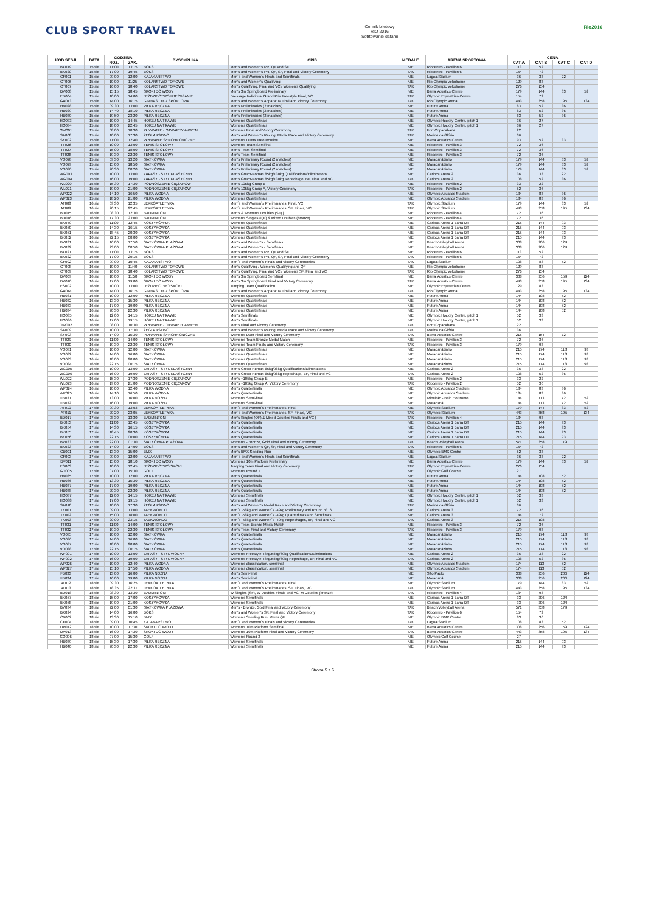CLUB SPORT TRAVEL
Cennik biletowy
RIO 2016
Sotrtowanie datami
Rio2016
| KOD SESJI | DATA | GODZINA | | DYSCYPLINA | OPIS | MEDALE | ARENA SPORTOWA | CENA | | | |
| --- | --- | --- | --- | --- | --- | --- | --- | --- | --- | --- | --- |
| | | ROZ. | ZAK. | | | | | CAT A | CAT B | CAT C | CAT D |
| BX019 | 15 sie | 11:00 | 13:15 | BOKS | Men's and Women's PR, QF and SF | NIE | Riocentro - Pavilion 6 | 113 | 52 | | |
| BX020 | 15 sie | 17:00 | 19:45 | BOKS | Men's and Women's PR, QF, SF, Final and Victory Ceremony | TAK | Riocentro - Pavilion 6 | 154 | 72 | | |
| CF001 | 15 sie | 09:00 | 12:00 | KAJAKARSTWO | Men´s and Women´s Heats and Semifinals | NIE | Lagoa Stadium | 36 | 33 | 22 | |
| CT006 | 15 sie | 10:00 | 11:25 | KOLARSTWO TOROWE | Men's and Women's Qualifying | NIE | Rio Olympic Velodrome | 129 | 83 | | |
| CT007 | 15 sie | 16:00 | 18:40 | KOLARSTWO TOROWE | Men's Qualifying, Final and VC / Women's Qualifying | TAK | Rio Olympic Velodrome | 276 | 154 | | |
| DV008 | 15 sie | 15:15 | 18:45 | SKOKI DO WODY | Men's 3m Springboard Preliminary | NIE | Barra Aquatics Centre | 179 | 144 | 83 | 52 |
| ED004 | 15 sie | 10:00 | 14:00 | JEŹDZIECTWO UJEŻDŻANIE | Dressage Individual Grand Prix Freestyle Final, VC | TAK | Olympic Equestrian Centre | 154 | 72 | | |
| GA013 | 15 sie | 14:00 | 16:15 | GIMNASTYKA SPORTOWA | Men's and Women's Apparatus Final and Victory Ceremony | TAK | Rio Olympic Arena | 443 | 358 | 195 | 134 |
| HB028 | 15 sie | 09:30 | 13:00 | PIŁKA RĘCZNA | Men's Preliminaries (2 matches) | NIE | Future Arena | 83 | 52 | 36 | |
| HB029 | 15 sie | 14:40 | 18:10 | PIŁKA RĘCZNA | Men's Preliminaries (2 matches) | NIE | Future Arena | 83 | 52 | 36 | |
| HB030 | 15 sie | 19:50 | 23:20 | PIŁKA RĘCZNA | Men's Preliminaries (2 matches) | NIE | Future Arena | 83 | 52 | 36 | |
| HO033 | 15 sie | 10:00 | 14:45 | HOKEJ NA TRAWIE | Women's Quarterfinals | NIE | Olympic Hockey Centre, pitch 1 | 36 | 27 | | |
| HO034 | 15 sie | 18:00 | 22:45 | HOKEJ NA TRAWIE | Women's Quarterfinals | NIE | Olympic Hockey Centre, pitch 1 | 36 | 27 | | |
| OW001 | 15 sie | 08:00 | 10:30 | PŁYWANIE - OTWARTY AKWEN | Women's Final and Victory Ceremony | TAK | Fort Copacabana | 22 | | | |
| SA008 | 15 sie | 10:00 | 17:30 | ŻEGLARSTWO | Men's and Women's Racing, Medal Race and Victory Ceremony | TAK | Marina da Glória | 36 | | | |
| SY002 | 15 sie | 11:00 | 12:40 | PŁYWANIE SYNCHRONICZNE | Women's Duets Free Routine | NIE | Barra Aquatics Centre | 93 | 52 | 33 | |
| TT026 | 15 sie | 10:00 | 13:00 | TENIS STOŁOWY | Women's Team Semifinal | NIE | Riocentro - Pavilion 3 | 72 | 36 | | |
| TT027 | 15 sie | 15:00 | 18:00 | TENIS STOŁOWY | Men's Team Semifinal | NIE | Riocentro - Pavilion 3 | 72 | 36 | | |
| TT028 | 15 sie | 19:30 | 22:30 | TENIS STOŁOWY | Men's Team Semifinal | NIE | Riocentro - Pavilion 3 | 72 | 36 | | |
| VO028 | 15 sie | 09:30 | 13:20 | SIATKÓWKA | Men's Preliminary Round (2 matches) | NIE | Maracanãzinho | 179 | 144 | 83 | 52 |
| VO029 | 15 sie | 15:00 | 18:50 | SIATKÓWKA | Men's Preliminary Round (2 matches) | NIE | Maracanãzinho | 179 | 144 | 83 | 52 |
| VO030 | 15 sie | 20:30 | 00:20 | SIATKÓWKA | Men's Preliminary Round (2 matches) | NIE | Maracanãzinho | 179 | 144 | 83 | 52 |
| WG003 | 15 sie | 10:00 | 13:00 | ZAPASY - STYL KLASYCZNY | Men's Greco-Roman 85kg/130kg Qualifications/Eliminations | NIE | Carioca Arena 2 | 36 | 33 | 22 | |
| WG004 | 15 sie | 16:00 | 19:00 | ZAPASY - STYL KLASYCZNY | Men's Greco-Roman 85kg/130kg Repechage, BF, Final and VC | TAK | Carioca Arena 2 | 108 | 52 | 36 | |
| WL020 | 15 sie | 15:30 | 17:30 | PODNOSZENIE CIĘŻARÓW | Men's 105kg Group B | NIE | Riocentro - Pavilion 2 | 33 | 22 | | |
| WL021 | 15 sie | 19:00 | 21:00 | PODNOSZENIE CIĘŻARÓW | Men's 105kg Group A, Victory Ceremony | TAK | Riocentro - Pavilion 2 | 52 | 36 | | |
| WP022 | 15 sie | 14:10 | 16:50 | PIŁKA WODNA | Women's Quarterfinals | NIE | Olympic Aquatics Stadium | 134 | 83 | 36 | |
| WP023 | 15 sie | 18:20 | 21:00 | PIŁKA WODNA | Women's Quarterfinals | NIE | Olympic Aquatics Stadium | 134 | 83 | 36 | |
| AT008 | 16 sie | 09:30 | 12:35 | LEKKOATLETYKA | Men´s and Women´s Preliminaries, Final, VC | TAK | Olympic Stadium | 179 | 144 | 83 | 52 |
| AT009 | 16 sie | 20:15 | 22:45 | LEKKOATLETYKA | Men´s and Women´s Preliminaries, SF, Finals, VC | TAK | Olympic Stadium | 443 | 358 | 195 | 134 |
| BD015 | 16 sie | 08:30 | 12:30 | BADMINTON | Men's & Women's Doubles (SF) / | NIE | Riocentro - Pavilion 4 | 72 | 36 | | |
| BD016 | 16 sie | 17:30 | 23:00 | BADMINTON | Women's Singles (QF) & Mixed Doubles (bronze) | NIE | Riocentro - Pavilion 4 | 72 | 36 | | |
| BK049 | 16 sie | 11:00 | 12:45 | KOSZYKÓWKA | Women's Quarterfinals | NIE | Carioca Arena 1 Barra DT | 215 | 144 | 93 | |
| BK050 | 16 sie | 14:30 | 16:15 | KOSZYKÓWKA | Women's Quarterfinals | NIE | Carioca Arena 1 Barra DT | 215 | 144 | 93 | |
| BK051 | 16 sie | 18:45 | 20:30 | KOSZYKÓWKA | Women's Quarterfinals | NIE | Carioca Arena 1 Barra DT | 215 | 144 | 93 | |
| BK052 | 16 sie | 22:15 | 00:00 | KOSZYKÓWKA | Women's Quarterfinals | NIE | Carioca Arena 1 Barra DT | 215 | 144 | 93 | |
| BV031 | 16 sie | 16:00 | 17:50 | SIATKÓWKA PLAŻOWA | Men's and Women's - Semifinals | NIE | Beach Volleyball Arena | 308 | 206 | 124 | |
| BV032 | 16 sie | 23:00 | 00:50 | SIATKÓWKA PLAŻOWA | Men's and Women's - Semifinals | NIE | Beach Volleyball Arena | 308 | 206 | 124 | |
| BX021 | 16 sie | 11:00 | 13:15 | BOKS | Men's and Women's PR, QF and SF | NIE | Riocentro - Pavilion 6 | 113 | 52 | | |
| BX022 | 16 sie | 17:00 | 20:15 | BOKS | Men's and Women's PR, QF, SF, Final and Victory Ceremony | TAK | Riocentro - Pavilion 6 | 154 | 72 | | |
| CF002 | 16 sie | 09:00 | 10:45 | KAJAKARSTWO | Men´s and Women´s Finals and Victory Ceremonies | TAK | Lagoa Stadium | 108 | 83 | 52 | |
| CT008 | 16 sie | 10:00 | 11:40 | KOLARSTWO TOROWE | Men's Qualifying / Women's Qualifying and QF | NIE | Rio Olympic Velodrome | 129 | 83 | | |
| CT009 | 16 sie | 16:00 | 18:40 | KOLARSTWO TOROWE | Men's Qualifying, Final and VC / Women's SF, Final and VC | TAK | Rio Olympic Velodrome | 276 | 154 | | |
| DV009 | 16 sie | 10:00 | 11:50 | SKOKI DO WODY | Men's 3m Springboard Semifinal | NIE | Barra Aquatics Centre | 308 | 256 | 159 | 124 |
| DV010 | 16 sie | 17:00 | 19:00 | SKOKI DO WODY | Men's 3m Springboard Final and Victory Ceremony | TAK | Barra Aquatics Centre | 443 | 358 | 195 | 134 |
| ES002 | 16 sie | 10:00 | 13:00 | JEŹDZIECTWO SKOKI | Jumping Team Qualification | NIE | Olympic Equestrian Centre | 129 | 83 | | |
| GA014 | 16 sie | 14:00 | 16:15 | GIMNASTYKA SPORTOWA | Men's and Women's Apparatus Final and Victory Ceremony | TAK | Rio Olympic Arena | 443 | 358 | 195 | 134 |
| HB031 | 16 sie | 10:00 | 12:00 | PIŁKA RĘCZNA | Women's Quarterfinals | NIE | Future Arena | 144 | 108 | 52 | |
| HB032 | 16 sie | 13:30 | 15:30 | PIŁKA RĘCZNA | Women's Quarterfinals | NIE | Future Arena | 144 | 108 | 52 | |
| HB033 | 16 sie | 17:00 | 19:00 | PIŁKA RĘCZNA | Women's Quarterfinals | NIE | Future Arena | 144 | 108 | 52 | |
| HB034 | 16 sie | 20:30 | 22:30 | PIŁKA RĘCZNA | Women's Quarterfinals | NIE | Future Arena | 144 | 108 | 52 | |
| HO035 | 16 sie | 12:00 | 14:15 | HOKEJ NA TRAWIE | Men's Semifinals | NIE | Olympic Hockey Centre, pitch 1 | 52 | 33 | | |
| HO036 | 16 sie | 17:00 | 19:15 | HOKEJ NA TRAWIE | Men's Semifinals | NIE | Olympic Hockey Centre, pitch 1 | 52 | 33 | | |
| OW002 | 16 sie | 08:00 | 10:30 | PŁYWANIE - OTWARTY AKWEN | Men's Final and Victory Ceremony | TAK | Fort Copacabana | 22 | | | |
| SA009 | 16 sie | 10:00 | 17:30 | ŻEGLARSTWO | Men's and Women's Racing, Medal Race and Victory Ceremony | TAK | Marina da Glória | 36 | | | |
| SY003 | 16 sie | 14:00 | 15:30 | PŁYWANIE SYNCHRONICZNE | Women's Duet Final and Victory Ceremony | TAK | Barra Aquatics Centre | 215 | 154 | 72 | |
| TT029 | 16 sie | 11:00 | 14:00 | TENIS STOŁOWY | Women's Team Bronze Medal Match | NIE | Riocentro - Pavilion 3 | 72 | 36 | | |
| TT030 | 16 sie | 19:30 | 22:30 | TENIS STOŁOWY | Women's Team Finals and Victory Ceremony | TAK | Riocentro - Pavilion 3 | 179 | 93 | | |
| VO031 | 16 sie | 10:00 | 12:00 | SIATKÓWKA | Women's Quarterfinals | NIE | Maracanãzinho | 215 | 174 | 118 | 93 |
| VO032 | 16 sie | 14:00 | 16:00 | SIATKÓWKA | Women's Quarterfinals | NIE | Maracanãzinho | 215 | 174 | 118 | 93 |
| VO033 | 16 sie | 18:00 | 20:00 | SIATKÓWKA | Women's Quarterfinals | NIE | Maracanãzinho | 215 | 174 | 118 | 93 |
| VO034 | 16 sie | 22:15 | 00:15 | SIATKÓWKA | Women's Quarterfinals | NIE | Maracanãzinho | 215 | 174 | 118 | 93 |
| WG005 | 16 sie | 10:00 | 13:00 | ZAPASY - STYL KLASYCZNY | Men's Greco-Roman 66kg/98kg Qualifications/Eliminations | NIE | Carioca Arena 2 | 36 | 33 | 22 | |
| WG006 | 16 sie | 16:00 | 19:00 | ZAPASY - STYL KLASYCZNY | Men's Greco-Roman 66kg/98kg Repechage, BF, Final and VC | TAK | Carioca Arena 2 | 108 | 52 | 36 | |
| WL022 | 16 sie | 15:30 | 17:30 | PODNOSZENIE CIĘŻARÓW | Men's +105kg Group B | NIE | Riocentro - Pavilion 2 | 33 | 22 | | |
| WL023 | 16 sie | 19:00 | 21:00 | PODNOSZENIE CIĘŻARÓW | Men's +105kg Group A, Victory Ceremony | TAK | Riocentro - Pavilion 2 | 52 | 36 | | |
| WP024 | 16 sie | 10:00 | 12:40 | PIŁKA WODNA | Men's Quarterfinals | NIE | Olympic Aquatics Stadium | 134 | 83 | 36 | |
| WP025 | 16 sie | 14:10 | 16:50 | PIŁKA WODNA | Men's Quarterfinals | NIE | Olympic Aquatics Stadium | 134 | 83 | 36 | |
| FB031 | 16 sie | 13:00 | 16:00 | PIŁKA NOŻNA | Women's Semi-final | NIE | Mineirão - Belo Horizonte | 144 | 113 | 72 | 52 |
| FB032 | 16 sie | 16:00 | 19:00 | PIŁKA NOŻNA | Women's Semi-final | NIE | Maracanã | 144 | 113 | 72 | 52 |
| AT010 | 17 sie | 09:30 | 13:03 | LEKKOATLETYKA | Men´s and Women´s Preliminaries, Final | NIE | Olympic Stadium | 179 | 144 | 83 | 52 |
| AT011 | 17 sie | 20:20 | 23:05 | LEKKOATLETYKA | Men´s and Women´s Preliminaries, SF, Finals, VC | TAK | Olympic Stadium | 443 | 358 | 195 | 134 |
| BD017 | 17 sie | 08:30 | 13:30 | BADMINTON | Men's Singles (QF) & Mixed Doubles Finals and VC / | TAK | Riocentro - Pavilion 4 | 134 | 93 | | |
| BK053 | 17 sie | 11:00 | 12:45 | KOSZYKÓWKA | Men's Quarterfinals | NIE | Carioca Arena 1 Barra DT | 215 | 144 | 93 | |
| BK054 | 17 sie | 14:30 | 16:15 | KOSZYKÓWKA | Men's Quarterfinals | NIE | Carioca Arena 1 Barra DT | 215 | 144 | 93 | |
| BK055 | 17 sie | 18:45 | 20:30 | KOSZYKÓWKA | Men's Quarterfinals | NIE | Carioca Arena 1 Barra DT | 215 | 144 | 93 | |
| BK056 | 17 sie | 22:15 | 00:00 | KOSZYKÓWKA | Men's Quarterfinals | NIE | Carioca Arena 1 Barra DT | 215 | 144 | 93 | |
| BV033 | 17 sie | 22:00 | 01:30 | SIATKÓWKA PLAŻOWA | Women's - Bronze, Gold Final and Victory Ceremony | TAK | Beach Volleyball Arena | 571 | 358 | 179 | |
| BX023 | 17 sie | 14:00 | 17:00 | BOKS | Men's and Women's QF, SF, Final and Victory Ceremony | TAK | Riocentro - Pavilion 6 | 154 | 72 | | |
| CB001 | 17 sie | 13:30 | 15:00 | BMX | Men's BMX Seeding Run | NIE | Olympic BMX Centre | 52 | 33 | | |
| CF003 | 17 sie | 09:00 | 12:00 | KAJAKARSTWO | Men´s and Women´s Heats and Semifinals | NIE | Lagoa Stadium | 36 | 33 | 22 | |
| DV011 | 17 sie | 15:00 | 18:10 | SKOKI DO WODY | Women's 10m Platform Preliminary | NIE | Barra Aquatics Centre | 179 | 144 | 83 | 52 |
| ES003 | 17 sie | 10:00 | 12:45 | JEŹDZIECTWO SKOKI | Jumping Team Final and Victory Ceremony | TAK | Olympic Equestrian Centre | 276 | 154 | | |
| GO005 | 17 sie | 07:00 | 15:30 | GOLF | Women's Round 1 | NIE | Olympic Golf Course | 27 | | | |
| HB035 | 17 sie | 10:00 | 12:00 | PIŁKA RĘCZNA | Men's Quarterfinals | NIE | Future Arena | 144 | 108 | 52 | |
| HB036 | 17 sie | 13:30 | 15:30 | PIŁKA RĘCZNA | Men's Quarterfinals | NIE | Future Arena | 144 | 108 | 52 | |
| HB037 | 17 sie | 17:00 | 19:00 | PIŁKA RĘCZNA | Men's Quarterfinals | NIE | Future Arena | 144 | 108 | 52 | |
| HB038 | 17 sie | 20:30 | 22:30 | PIŁKA RĘCZNA | Men's Quarterfinals | NIE | Future Arena | 144 | 108 | 52 | |
| HO037 | 17 sie | 12:00 | 14:15 | HOKEJ NA TRAWIE | Women's Semifinals | NIE | Olympic Hockey Centre, pitch 1 | 52 | 33 | | |
| HO038 | 17 sie | 17:00 | 19:15 | HOKEJ NA TRAWIE | Women's Semifinals | NIE | Olympic Hockey Centre, pitch 1 | 52 | 33 | | |
| SA010 | 17 sie | 10:00 | 17:30 | ŻEGLARSTWO | Men's and Women's Medal Race and Victory Ceremony | TAK | Marina da Glória | 36 | | | |
| TK001 | 17 sie | 09:00 | 13:00 | TAEKWONDO | Men´s -58kg and Women´s -49kg Preliminary and Round of 16 | NIE | Carioca Arena 3 | 72 | 36 | | |
| TK002 | 17 sie | 15:00 | 18:00 | TAEKWONDO | Men´s -58kg and Women´s -49kg Quarterfinals and Semifinals | NIE | Carioca Arena 3 | 144 | 72 | | |
| TK003 | 17 sie | 20:00 | 23:15 | TAEKWONDO | Men´s -58kg and Women´s -49kg Repechages, BF, Final and VC | TAK | Carioca Arena 3 | 215 | 108 | | |
| TT031 | 17 sie | 11:00 | 14:00 | TENIS STOŁOWY | Men's Team Bronze Medal Match | NIE | Riocentro - Pavilion 3 | 72 | 36 | | |
| TT032 | 17 sie | 19:30 | 22:30 | TENIS STOŁOWY | Men's Team Final and Victory Ceremony | TAK | Riocentro - Pavilion 3 | 179 | 93 | | |
| VO035 | 17 sie | 10:00 | 12:00 | SIATKÓWKA | Men's Quarterfinals | NIE | Maracanãzinho | 215 | 174 | 118 | 93 |
| VO036 | 17 sie | 14:00 | 16:00 | SIATKÓWKA | Men's Quarterfinals | NIE | Maracanãzinho | 215 | 174 | 118 | 93 |
| VO037 | 17 sie | 18:00 | 20:00 | SIATKÓWKA | Men's Quarterfinals | NIE | Maracanãzinho | 215 | 174 | 118 | 93 |
| VO038 | 17 sie | 22:15 | 00:15 | SIATKÓWKA | Men's Quarterfinals | NIE | Maracanãzinho | 215 | 174 | 118 | 93 |
| WF001 | 17 sie | 10:00 | 13:00 | ZAPASY - STYL WOLNY | Women's Freestyle 48kg/58kg/69kg Qualifications/Eliminations | NIE | Carioca Arena 2 | 36 | 33 | 22 | |
| WF002 | 17 sie | 16:00 | 19:00 | ZAPASY - STYL WOLNY | Women's Freestyle 48kg/58kg/69kg Repechage, BF, Final and VC | TAK | Carioca Arena 2 | 108 | 52 | 36 | |
| WP026 | 17 sie | 10:00 | 12:40 | PIŁKA WODNA | Women's classification, semifinal | NIE | Olympic Aquatics Stadium | 174 | 113 | 52 | |
| WP027 | 17 sie | 15:10 | 17:50 | PIŁKA WODNA | Women's classification, semifinal | NIE | Olympic Aquatics Stadium | 174 | 113 | 52 | |
| FB033 | 17 sie | 13:00 | 16:00 | PIŁKA NOŻNA | Men's Semi-final | NIE | São Paulo | 308 | 256 | 206 | 124 |
| FB034 | 17 sie | 16:00 | 19:00 | PIŁKA NOŻNA | Men's Semi-final | NIE | Maracanã | 308 | 256 | 206 | 124 |
| AT012 | 18 sie | 09:30 | 16:25 | LEKKOATLETYKA | Men´s and Women´s Preliminaries, Final | NIE | Olympic Stadium | 179 | 144 | 83 | 52 |
| AT013 | 18 sie | 18:35 | 22:31 | LEKKOATLETYKA | Men´s and Women´s Preliminaries, SF, Finals, VC | TAK | Olympic Stadium | 443 | 358 | 195 | 134 |
| BD018 | 18 sie | 08:30 | 13:30 | BADMINTON | W Singles (SF), W Doubles Finals and VC, M Doubles (bronze) | TAK | Riocentro - Pavilion 4 | 134 | 93 | | |
| BK057 | 18 sie | 15:00 | 17:00 | KOSZYKÓWKA | Women's Semifinals | NIE | Carioca Arena 1 Barra DT | 33 | 206 | 124 | |
| BK058 | 18 sie | 19:00 | 21:00 | KOSZYKÓWKA | Women's Semifinals | NIE | Carioca Arena 1 Barra DT | 33 | 206 | 124 | |
| BV034 | 18 sie | 22:00 | 01:30 | SIATKÓWKA PLAŻOWA | Men's - Bronze, Gold Final and Victory Ceremony | TAK | Beach Volleyball Arena | 571 | 358 | 179 | |
| BX024 | 18 sie | 14:00 | 16:00 | BOKS | Men's and Women's SF, Final and Victory Ceremony | TAK | Riocentro - Pavilion 6 | 154 | 72 | | |
| CB002 | 18 sie | 13:30 | 15:10 | BMX | Women's Seeding Run, Men's QF | NIE | Olympic BMX Centre | 83 | 36 | | |
| CF004 | 18 sie | 09:00 | 10:45 | KAJAKARSTWO | Men´s and Women´s Finals and Victory Ceremonies | TAK | Lagoa Stadium | 108 | 83 | 52 | |
| DV012 | 18 sie | 10:00 | 11:30 | SKOKI DO WODY | Women's 10m Platform Semifinal | NIE | Barra Aquatics Centre | 308 | 256 | 159 | 124 |
| DV013 | 18 sie | 16:00 | 17:30 | SKOKI DO WODY | Women's 10m Platform Final and Victory Ceremony | TAK | Barra Aquatics Centre | 443 | 358 | 195 | 134 |
| GO006 | 18 sie | 07:00 | 15:30 | GOLF | Women's Round 2 | NIE | Olympic Golf Course | 27 | | | |
| HB039 | 18 sie | 15:30 | 17:30 | PIŁKA RĘCZNA | Women's Semifinals | NIE | Future Arena | 215 | 144 | 93 | |
| HB040 | 18 sie | 20:30 | 22:30 | PIŁKA RĘCZNA | Women's Semifinals | NIE | Future Arena | 215 | 144 | 93 | |
Strona 5 z 6